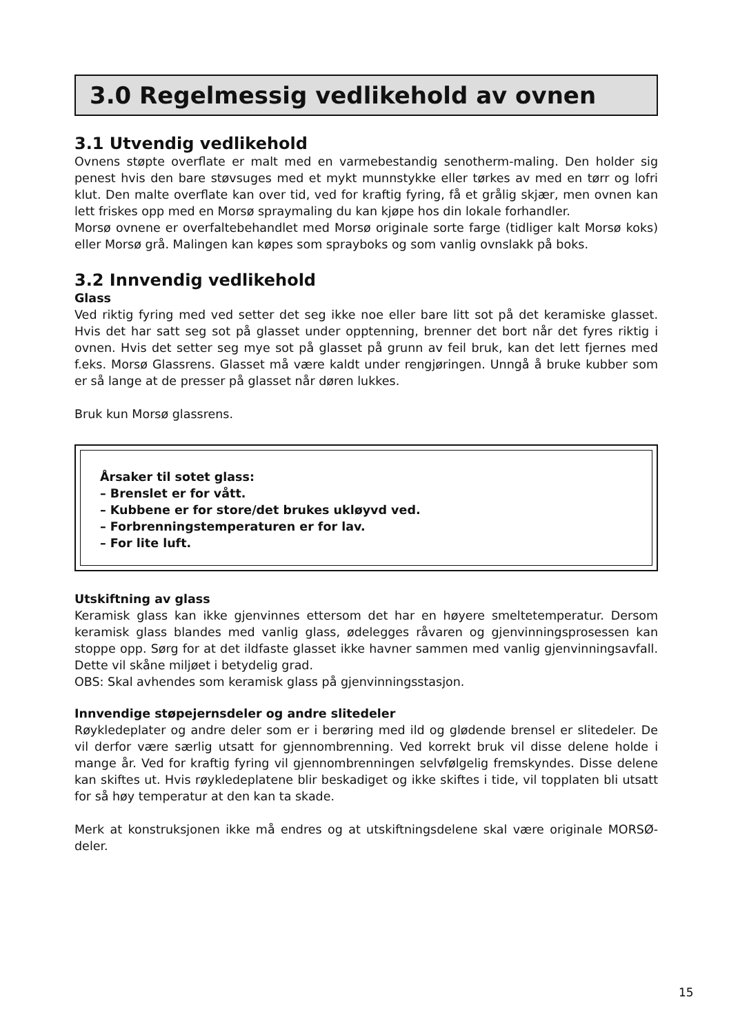3.0 Regelmessig vedlikehold av ovnen
3.1 Utvendig vedlikehold
Ovnens støpte overflate er malt med en varmebestandig senotherm-maling. Den holder sig penest hvis den bare støvsuges med et mykt munnstykke eller tørkes av med en tørr og lofri klut. Den malte overflate kan over tid, ved for kraftig fyring, få et grålig skjær, men ovnen kan lett friskes opp med en Morsø spraymaling du kan kjøpe hos din lokale forhandler.
Morsø ovnene er overfaltebehandlet med Morsø originale sorte farge (tidliger kalt Morsø koks) eller Morsø grå. Malingen kan køpes som sprayboks og som vanlig ovnslakk på boks.
3.2 Innvendig vedlikehold
Glass
Ved riktig fyring med ved setter det seg ikke noe eller bare litt sot på det keramiske glasset. Hvis det har satt seg sot på glasset under opptenning, brenner det bort når det fyres riktig i ovnen. Hvis det setter seg mye sot på glasset på grunn av feil bruk, kan det lett fjernes med f.eks. Morsø Glassrens. Glasset må være kaldt under rengjøringen. Unngå å bruke kubber som er så lange at de presser på glasset når døren lukkes.
Bruk kun Morsø glassrens.
Årsaker til sotet glass:
– Brenslet er for vått.
– Kubbene er for store/det brukes ukløyvd ved.
– Forbrenningstemperaturen er for lav.
– For lite luft.
Utskiftning av glass
Keramisk glass kan ikke gjenvinnes ettersom det har en høyere smeltetemperatur. Dersom keramisk glass blandes med vanlig glass, ødelegges råvaren og gjenvinningsprosessen kan stoppe opp. Sørg for at det ildfaste glasset ikke havner sammen med vanlig gjenvinningsavfall. Dette vil skåne miljøet i betydelig grad.
OBS: Skal avhendes som keramisk glass på gjenvinningsstasjon.
Innvendige støpejernsdeler og andre slitedeler
Røykledeplater og andre deler som er i berøring med ild og glødende brensel er slitedeler. De vil derfor være særlig utsatt for gjennombrenning. Ved korrekt bruk vil disse delene holde i mange år. Ved for kraftig fyring vil gjennombrenningen selvfølgelig fremskyndes. Disse delene kan skiftes ut. Hvis røykledeplatene blir beskadiget og ikke skiftes i tide, vil topplaten bli utsatt for så høy temperatur at den kan ta skade.
Merk at konstruksjonen ikke må endres og at utskiftningsdelene skal være originale MORSØ-deler.
15